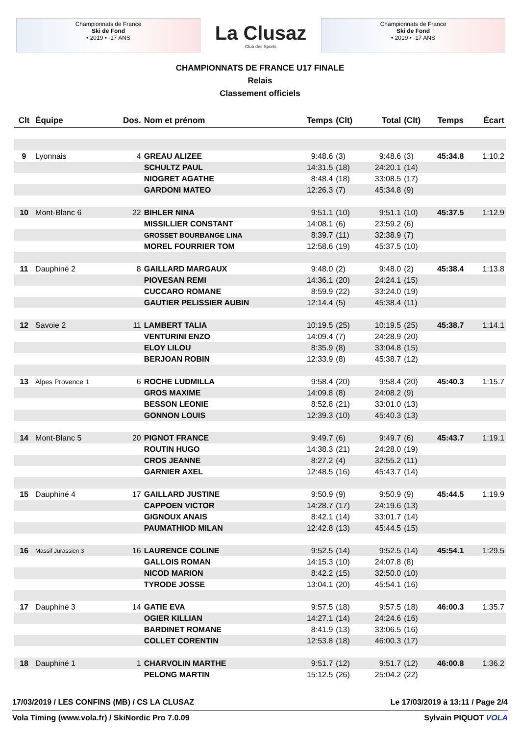Championnats de France
Ski de Fond
• 2019 • -17 ANS
La Clusaz
Club des Sports
Championnats de France
Ski de Fond
• 2019 • -17 ANS
CHAMPIONNATS DE FRANCE U17 FINALE
Relais
Classement officiels
| Clt | Équipe | Dos. | Nom et prénom | Temps | (Clt) | Total | (Clt) | Temps | Écart |
| --- | --- | --- | --- | --- | --- | --- | --- | --- | --- |
| 9 | Lyonnais | 4 | GREAU ALIZEE | 9:48.6 | (3) | 9:48.6 | (3) | 45:34.8 | 1:10.2 |
| | | | SCHULTZ PAUL | 14:31.5 | (18) | 24:20.1 | (14) | | |
| | | | NIOGRET AGATHE | 8:48.4 | (18) | 33:08.5 | (17) | | |
| | | | GARDONI MATEO | 12:26.3 | (7) | 45:34.8 | (9) | | |
| 10 | Mont-Blanc 6 | 22 | BIHLER NINA | 9:51.1 | (10) | 9:51.1 | (10) | 45:37.5 | 1:12.9 |
| | | | MISSILLIER CONSTANT | 14:08.1 | (6) | 23:59.2 | (6) | | |
| | | | GROSSET BOURBANGE LINA | 8:39.7 | (11) | 32:38.9 | (7) | | |
| | | | MOREL FOURRIER TOM | 12:58.6 | (19) | 45:37.5 | (10) | | |
| 11 | Dauphiné 2 | 8 | GAILLARD MARGAUX | 9:48.0 | (2) | 9:48.0 | (2) | 45:38.4 | 1:13.8 |
| | | | PIOVESAN REMI | 14:36.1 | (20) | 24:24.1 | (15) | | |
| | | | CUCCARO ROMANE | 8:59.9 | (22) | 33:24.0 | (19) | | |
| | | | GAUTIER PELISSIER AUBIN | 12:14.4 | (5) | 45:38.4 | (11) | | |
| 12 | Savoie 2 | 11 | LAMBERT TALIA | 10:19.5 | (25) | 10:19.5 | (25) | 45:38.7 | 1:14.1 |
| | | | VENTURINI ENZO | 14:09.4 | (7) | 24:28.9 | (20) | | |
| | | | ELOY LILOU | 8:35.9 | (8) | 33:04.8 | (15) | | |
| | | | BERJOAN ROBIN | 12:33.9 | (8) | 45:38.7 | (12) | | |
| 13 | Alpes Provence 1 | 6 | ROCHE LUDMILLA | 9:58.4 | (20) | 9:58.4 | (20) | 45:40.3 | 1:15.7 |
| | | | GROS MAXIME | 14:09.8 | (8) | 24:08.2 | (9) | | |
| | | | BESSON LEONIE | 8:52.8 | (21) | 33:01.0 | (13) | | |
| | | | GONNON LOUIS | 12:39.3 | (10) | 45:40.3 | (13) | | |
| 14 | Mont-Blanc 5 | 20 | PIGNOT FRANCE | 9:49.7 | (6) | 9:49.7 | (6) | 45:43.7 | 1:19.1 |
| | | | ROUTIN HUGO | 14:38.3 | (21) | 24:28.0 | (19) | | |
| | | | CROS JEANNE | 8:27.2 | (4) | 32:55.2 | (11) | | |
| | | | GARNIER AXEL | 12:48.5 | (16) | 45:43.7 | (14) | | |
| 15 | Dauphiné 4 | 17 | GAILLARD JUSTINE | 9:50.9 | (9) | 9:50.9 | (9) | 45:44.5 | 1:19.9 |
| | | | CAPPOEN VICTOR | 14:28.7 | (17) | 24:19.6 | (13) | | |
| | | | GIGNOUX ANAIS | 8:42.1 | (14) | 33:01.7 | (14) | | |
| | | | PAUMATHIOD MILAN | 12:42.8 | (13) | 45:44.5 | (15) | | |
| 16 | Massif Jurassien 3 | 16 | LAURENCE COLINE | 9:52.5 | (14) | 9:52.5 | (14) | 45:54.1 | 1:29.5 |
| | | | GALLOIS ROMAN | 14:15.3 | (10) | 24:07.8 | (8) | | |
| | | | NICOD MARION | 8:42.2 | (15) | 32:50.0 | (10) | | |
| | | | TYRODE JOSSE | 13:04.1 | (20) | 45:54.1 | (16) | | |
| 17 | Dauphiné 3 | 14 | GATIE EVA | 9:57.5 | (18) | 9:57.5 | (18) | 46:00.3 | 1:35.7 |
| | | | OGIER KILLIAN | 14:27.1 | (14) | 24:24.6 | (16) | | |
| | | | BARDINET ROMANE | 8:41.9 | (13) | 33:06.5 | (16) | | |
| | | | COLLET CORENTIN | 12:53.8 | (18) | 46:00.3 | (17) | | |
| 18 | Dauphiné 1 | 1 | CHARVOLIN MARTHE | 9:51.7 | (12) | 9:51.7 | (12) | 46:00.8 | 1:36.2 |
| | | | PELONG MARTIN | 15:12.5 | (26) | 25:04.2 | (22) | | |
17/03/2019 / LES CONFINS (MB) / CS LA CLUSAZ Le 17/03/2019 à 13:11 / Page 2/4
Vola Timing (www.vola.fr) / SkiNordic Pro 7.0.09 Sylvain PIQUOT VOLA